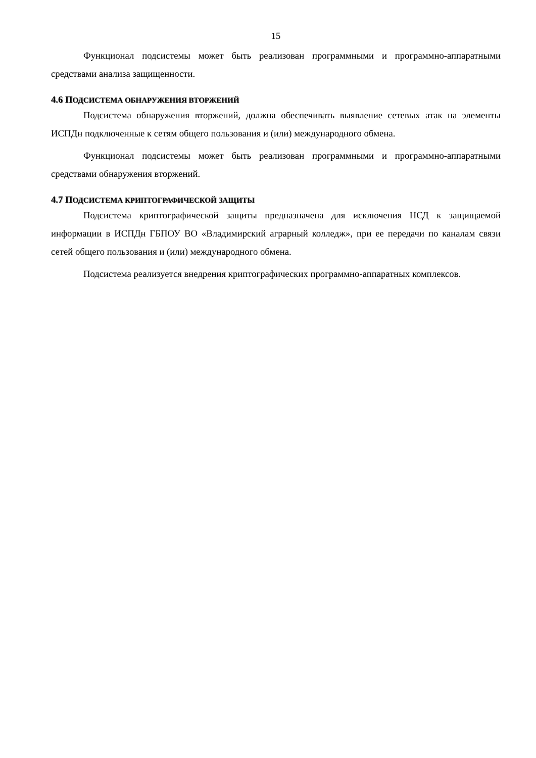15
Функционал подсистемы может быть реализован программными и программно-аппаратными средствами анализа защищенности.
4.6 ПОДСИСТЕМА ОБНАРУЖЕНИЯ ВТОРЖЕНИЙ
Подсистема обнаружения вторжений, должна обеспечивать выявление сетевых атак на элементы ИСПДн подключенные к сетям общего пользования и (или) международного обмена.
Функционал подсистемы может быть реализован программными и программно-аппаратными средствами обнаружения вторжений.
4.7 ПОДСИСТЕМА КРИПТОГРАФИЧЕСКОЙ ЗАЩИТЫ
Подсистема криптографической защиты предназначена для исключения НСД к защищаемой информации в ИСПДн ГБПОУ ВО «Владимирский аграрный колледж», при ее передачи по каналам связи сетей общего пользования и (или) международного обмена.
Подсистема реализуется внедрения криптографических программно-аппаратных комплексов.